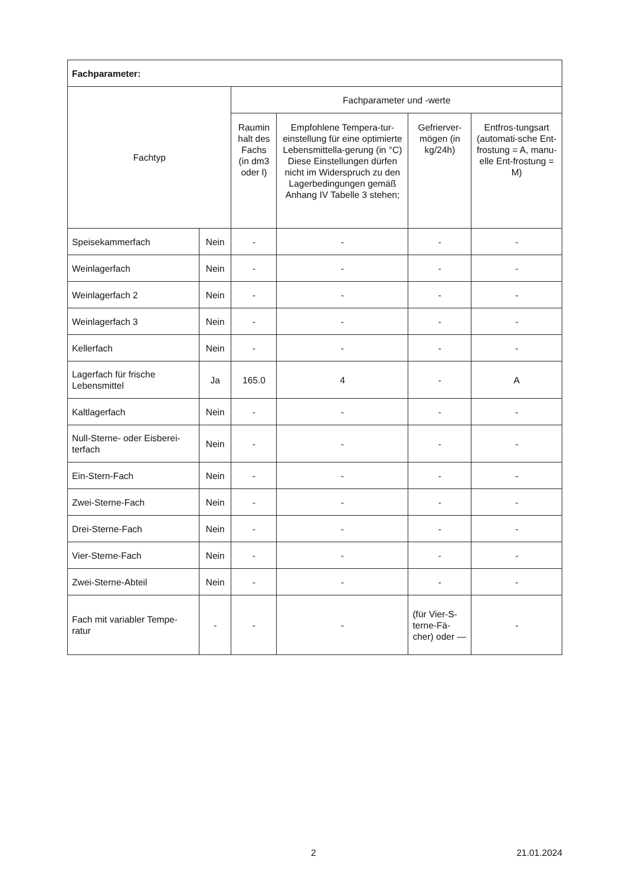| Fachparameter: | | | | | |
| Fachtyp | | Fachparameter und -werte | | | |
| | | Raumin halt des Fachs (in dm3 oder l) | Empfohlene Tempera-tur-einstellung für eine optimierte Lebensmittella-gerung (in °C) Diese Einstellungen dürfen nicht im Widerspruch zu den Lagerbedingungen gemäß Anhang IV Tabelle 3 stehen; | Gefrierver-mögen (in kg/24h) | Entfros-tungsart (automati-sche Ent-frostung = A, manu-elle Ent-frostung = M) |
| Speisekammerfach | Nein | - | - | - | - |
| Weinlagerfach | Nein | - | - | - | - |
| Weinlagerfach 2 | Nein | - | - | - | - |
| Weinlagerfach 3 | Nein | - | - | - | - |
| Kellerfach | Nein | - | - | - | - |
| Lagerfach für frische Lebensmittel | Ja | 165.0 | 4 | - | A |
| Kaltlagerfach | Nein | - | - | - | - |
| Null-Sterne- oder Eisberei-terfach | Nein | - | - | - | - |
| Ein-Stern-Fach | Nein | - | - | - | - |
| Zwei-Sterne-Fach | Nein | - | - | - | - |
| Drei-Sterne-Fach | Nein | - | - | - | - |
| Vier-Sterne-Fach | Nein | - | - | - | - |
| Zwei-Sterne-Abteil | Nein | - | - | - | - |
| Fach mit variabler Tempe-ratur | - | - | - | (für Vier-S-terne-Fä-cher) oder — | - |
2 21.01.2024